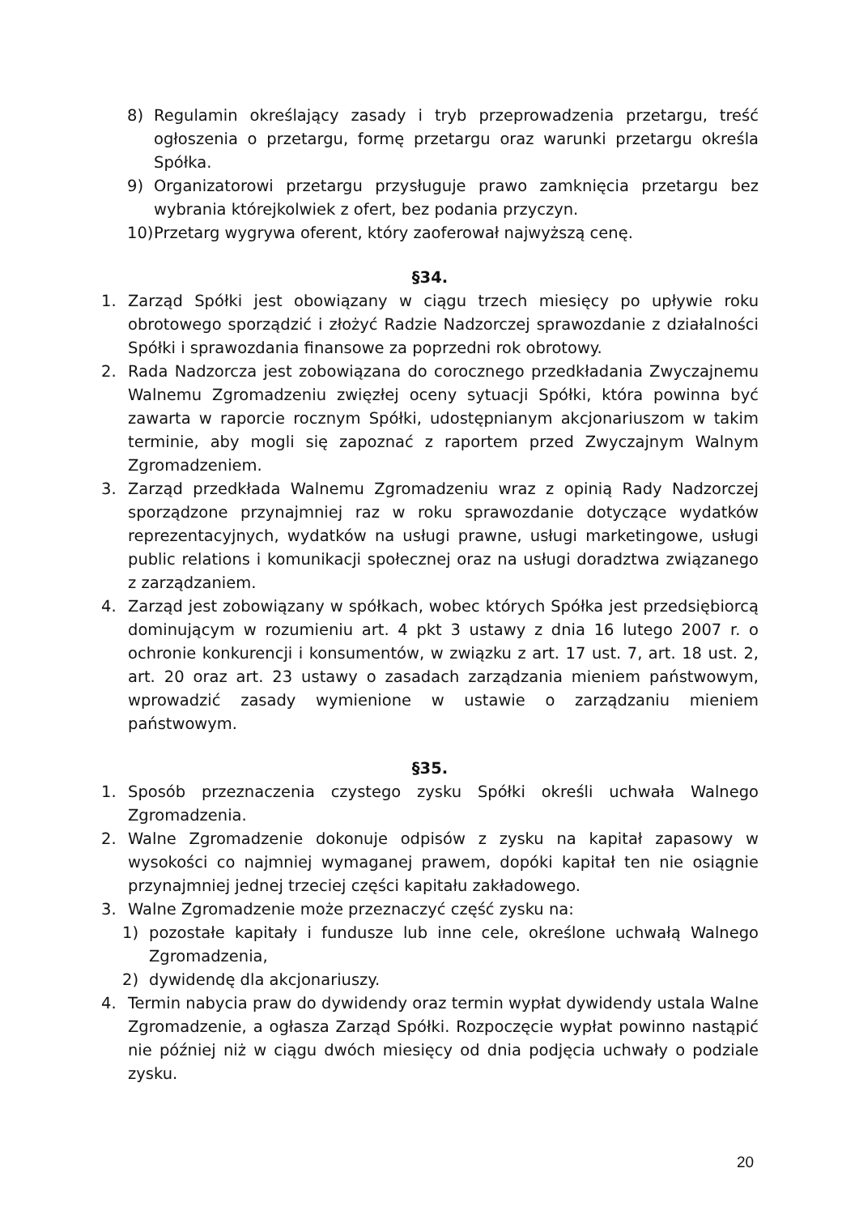8) Regulamin określający zasady i tryb przeprowadzenia przetargu, treść ogłoszenia o przetargu, formę przetargu oraz warunki przetargu określa Spółka.
9) Organizatorowi przetargu przysługuje prawo zamknięcia przetargu bez wybrania którejkolwiek z ofert, bez podania przyczyn.
10) Przetarg wygrywa oferent, który zaoferował najwyższą cenę.
§34.
1. Zarząd Spółki jest obowiązany w ciągu trzech miesięcy po upływie roku obrotowego sporządzić i złożyć Radzie Nadzorczej sprawozdanie z działalności Spółki i sprawozdania finansowe za poprzedni rok obrotowy.
2. Rada Nadzorcza jest zobowiązana do corocznego przedkładania Zwyczajnemu Walnemu Zgromadzeniu zwięzłej oceny sytuacji Spółki, która powinna być zawarta w raporcie rocznym Spółki, udostępnianym akcjonariuszom w takim terminie, aby mogli się zapoznać z raportem przed Zwyczajnym Walnym Zgromadzeniem.
3. Zarząd przedkłada Walnemu Zgromadzeniu wraz z opinią Rady Nadzorczej sporządzone przynajmniej raz w roku sprawozdanie dotyczące wydatków reprezentacyjnych, wydatków na usługi prawne, usługi marketingowe, usługi public relations i komunikacji społecznej oraz na usługi doradztwa związanego z zarządzaniem.
4. Zarząd jest zobowiązany w spółkach, wobec których Spółka jest przedsiębiorcą dominującym w rozumieniu art. 4 pkt 3 ustawy z dnia 16 lutego 2007 r. o ochronie konkurencji i konsumentów, w związku z art. 17 ust. 7, art. 18 ust. 2, art. 20 oraz art. 23 ustawy o zasadach zarządzania mieniem państwowym, wprowadzić zasady wymienione w ustawie o zarządzaniu mieniem państwowym.
§35.
1. Sposób przeznaczenia czystego zysku Spółki określi uchwała Walnego Zgromadzenia.
2. Walne Zgromadzenie dokonuje odpisów z zysku na kapitał zapasowy w wysokości co najmniej wymaganej prawem, dopóki kapitał ten nie osiągnie przynajmniej jednej trzeciej części kapitału zakładowego.
3. Walne Zgromadzenie może przeznaczyć część zysku na:
1) pozostałe kapitały i fundusze lub inne cele, określone uchwałą Walnego Zgromadzenia,
2) dywidendę dla akcjonariuszy.
4. Termin nabycia praw do dywidendy oraz termin wypłat dywidendy ustala Walne Zgromadzenie, a ogłasza Zarząd Spółki. Rozpoczęcie wypłat powinno nastąpić nie później niż w ciągu dwóch miesięcy od dnia podjęcia uchwały o podziale zysku.
20